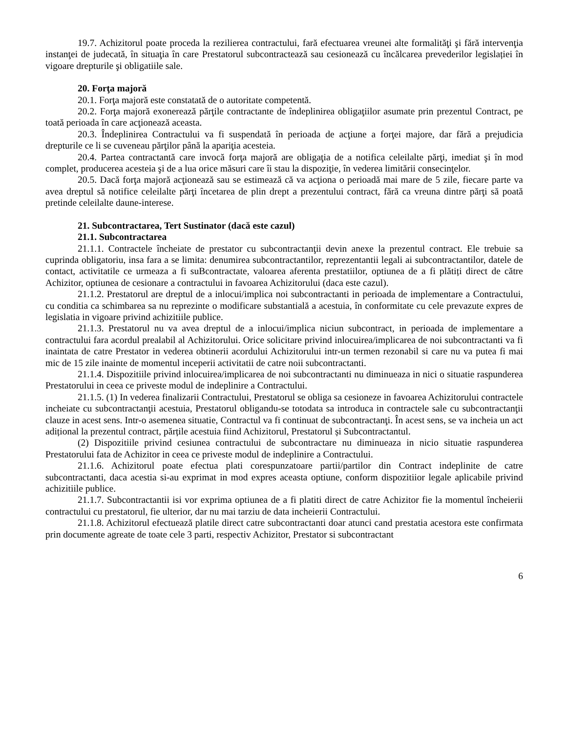19.7. Achizitorul poate proceda la rezilierea contractului, fară efectuarea vreunei alte formalităţi şi fără intervenţia instanţei de judecată, în situaţia în care Prestatorul subcontractează sau cesionează cu încălcarea prevederilor legislației în vigoare drepturile şi obligatiile sale.
20. Forţa majoră
20.1. Forţa majoră este constatată de o autoritate competentă.
20.2. Forţa majoră exonerează părţile contractante de îndeplinirea obligaţiilor asumate prin prezentul Contract, pe toată perioada în care acţionează aceasta.
20.3. Îndeplinirea Contractului va fi suspendată în perioada de acţiune a forţei majore, dar fără a prejudicia drepturile ce li se cuveneau părţilor până la apariţia acesteia.
20.4. Partea contractantă care invocă forţa majoră are obligaţia de a notifica celeilalte părţi, imediat şi în mod complet, producerea acesteia şi de a lua orice măsuri care îi stau la dispoziţie, în vederea limitării consecinţelor.
20.5. Dacă forţa majoră acţionează sau se estimează că va acţiona o perioadă mai mare de 5 zile, fiecare parte va avea dreptul să notifice celeilalte părţi încetarea de plin drept a prezentului contract, fără ca vreuna dintre părţi să poată pretinde celeilalte daune-interese.
21. Subcontractarea, Tert Sustinator (dacă este cazul)
21.1. Subcontractarea
21.1.1. Contractele încheiate de prestator cu subcontractanţii devin anexe la prezentul contract. Ele trebuie sa cuprinda obligatoriu, insa fara a se limita: denumirea subcontractantilor, reprezentantii legali ai subcontractantilor, datele de contact, activitatile ce urmeaza a fi suBcontractate, valoarea aferenta prestatiilor, optiunea de a fi plătiți direct de către Achizitor, optiunea de cesionare a contractului in favoarea Achizitorului (daca este cazul).
21.1.2. Prestatorul are dreptul de a inlocui/implica noi subcontractanti in perioada de implementare a Contractului, cu conditia ca schimbarea sa nu reprezinte o modificare substantială a acestuia, în conformitate cu cele prevazute expres de legislatia in vigoare privind achizitiile publice.
21.1.3. Prestatorul nu va avea dreptul de a inlocui/implica niciun subcontract, in perioada de implementare a contractului fara acordul prealabil al Achizitorului. Orice solicitare privind inlocuirea/implicarea de noi subcontractanti va fi inaintata de catre Prestator in vederea obtinerii acordului Achizitorului intr-un termen rezonabil si care nu va putea fi mai mic de 15 zile inainte de momentul inceperii activitatii de catre noii subcontractanti.
21.1.4. Dispozitiile privind inlocuirea/implicarea de noi subcontractanti nu diminueaza in nici o situatie raspunderea Prestatorului in ceea ce priveste modul de indeplinire a Contractului.
21.1.5. (1) In vederea finalizarii Contractului, Prestatorul se obliga sa cesioneze in favoarea Achizitorului contractele incheiate cu subcontractanţii acestuia, Prestatorul obligandu-se totodata sa introduca in contractele sale cu subcontractanţii clauze in acest sens. Intr-o asemenea situatie, Contractul va fi continuat de subcontractanţi. În acest sens, se va incheia un act adițional la prezentul contract, părțile acestuia fiind Achizitorul, Prestatorul și Subcontractantul.
(2) Dispozitiile privind cesiunea contractului de subcontractare nu diminueaza in nicio situatie raspunderea Prestatorului fata de Achizitor in ceea ce priveste modul de indeplinire a Contractului.
21.1.6. Achizitorul poate efectua plati corespunzatoare partii/partilor din Contract indeplinite de catre subcontractanti, daca acestia si-au exprimat in mod expres aceasta optiune, conform dispozitiior legale aplicabile privind achizitiile publice.
21.1.7. Subcontractantii isi vor exprima optiunea de a fi platiti direct de catre Achizitor fie la momentul încheierii contractului cu prestatorul, fie ulterior, dar nu mai tarziu de data incheierii Contractului.
21.1.8. Achizitorul efectuează platile direct catre subcontractanti doar atunci cand prestatia acestora este confirmata prin documente agreate de toate cele 3 parti, respectiv Achizitor, Prestator si subcontractant
6